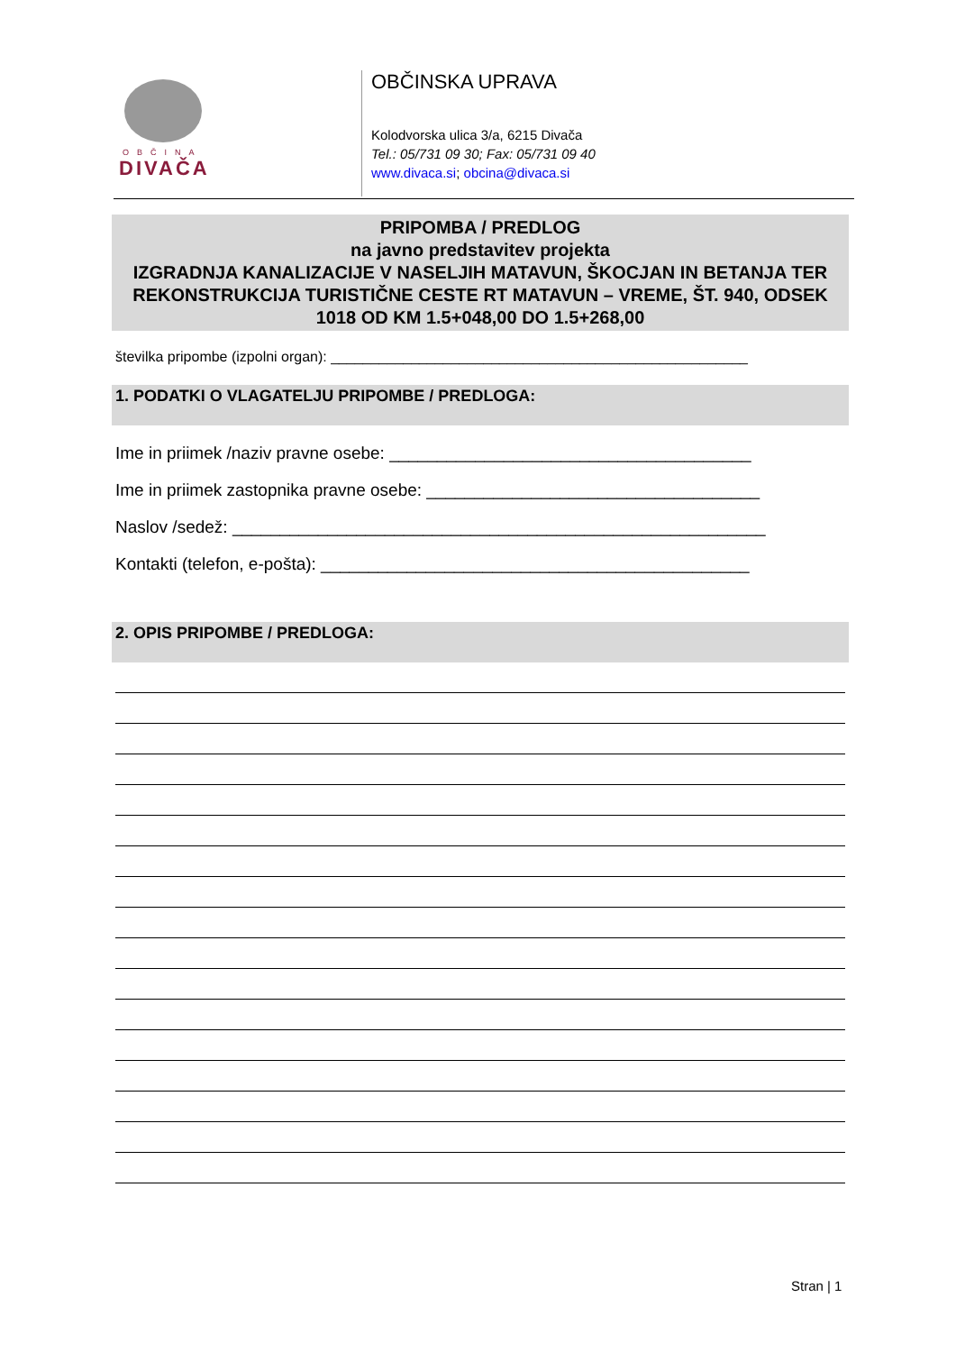OBČINA
DIVAČA
OBČINSKA UPRAVA
Kolodvorska ulica 3/a, 6215 Divača
Tel.: 05/731 09 30; Fax: 05/731 09 40
www.divaca.si; obcina@divaca.si
PRIPOMBA / PREDLOG
na javno predstavitev projekta
IZGRADNJA KANALIZACIJE V NASELJIH MATAVUN, ŠKOCJAN IN BETANJA TER REKONSTRUKCIJA TURISTIČNE CESTE RT MATAVUN – VREME, ŠT. 940, ODSEK 1018 OD KM 1.5+048,00 DO 1.5+268,00
številka pripombe (izpolni organ): ____________________________________________________
1. PODATKI O VLAGATELJU PRIPOMBE / PREDLOGA:
Ime in priimek /naziv pravne osebe: ______________________________________
Ime in priimek zastopnika pravne osebe: ___________________________________
Naslov /sedež: ________________________________________________________
Kontakti (telefon, e-pošta): _____________________________________________
2. OPIS PRIPOMBE / PREDLOGA:
Stran | 1